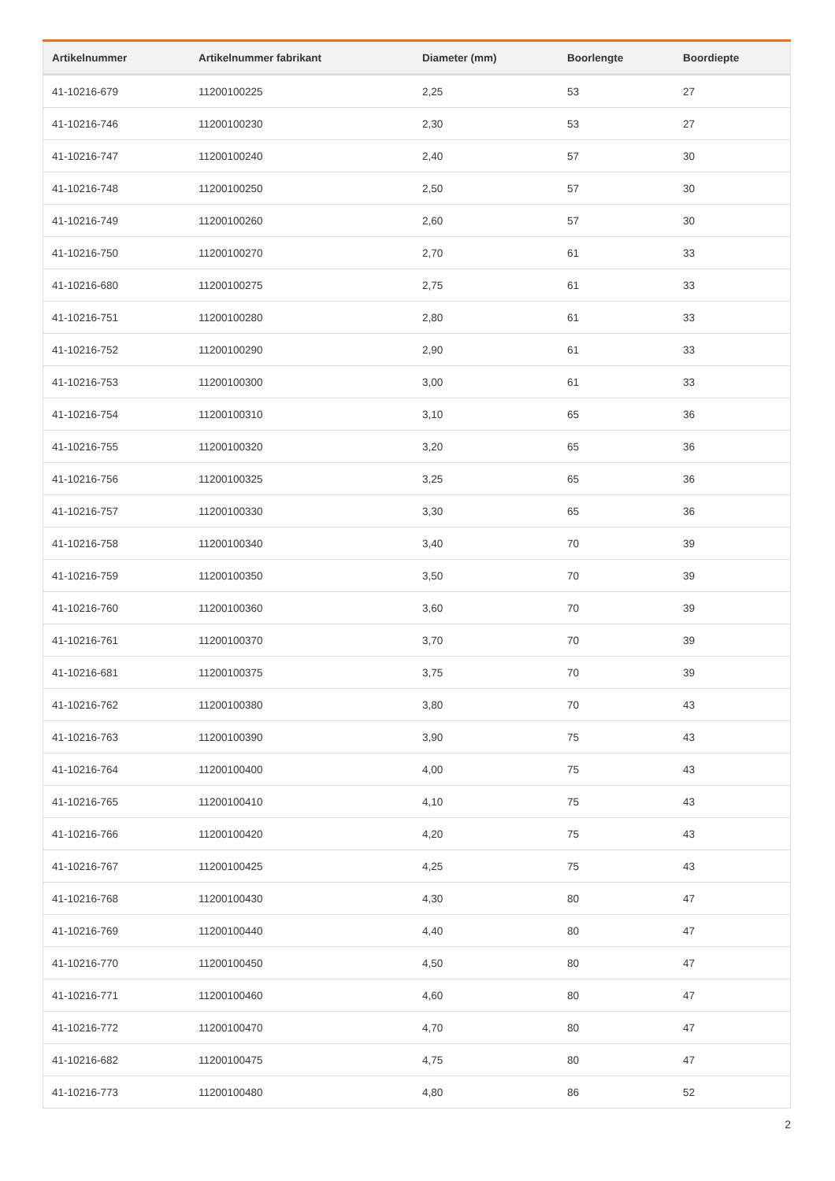| Artikelnummer | Artikelnummer fabrikant | Diameter (mm) | Boorlengte | Boordiepte |
| --- | --- | --- | --- | --- |
| 41-10216-679 | 11200100225 | 2,25 | 53 | 27 |
| 41-10216-746 | 11200100230 | 2,30 | 53 | 27 |
| 41-10216-747 | 11200100240 | 2,40 | 57 | 30 |
| 41-10216-748 | 11200100250 | 2,50 | 57 | 30 |
| 41-10216-749 | 11200100260 | 2,60 | 57 | 30 |
| 41-10216-750 | 11200100270 | 2,70 | 61 | 33 |
| 41-10216-680 | 11200100275 | 2,75 | 61 | 33 |
| 41-10216-751 | 11200100280 | 2,80 | 61 | 33 |
| 41-10216-752 | 11200100290 | 2,90 | 61 | 33 |
| 41-10216-753 | 11200100300 | 3,00 | 61 | 33 |
| 41-10216-754 | 11200100310 | 3,10 | 65 | 36 |
| 41-10216-755 | 11200100320 | 3,20 | 65 | 36 |
| 41-10216-756 | 11200100325 | 3,25 | 65 | 36 |
| 41-10216-757 | 11200100330 | 3,30 | 65 | 36 |
| 41-10216-758 | 11200100340 | 3,40 | 70 | 39 |
| 41-10216-759 | 11200100350 | 3,50 | 70 | 39 |
| 41-10216-760 | 11200100360 | 3,60 | 70 | 39 |
| 41-10216-761 | 11200100370 | 3,70 | 70 | 39 |
| 41-10216-681 | 11200100375 | 3,75 | 70 | 39 |
| 41-10216-762 | 11200100380 | 3,80 | 70 | 43 |
| 41-10216-763 | 11200100390 | 3,90 | 75 | 43 |
| 41-10216-764 | 11200100400 | 4,00 | 75 | 43 |
| 41-10216-765 | 11200100410 | 4,10 | 75 | 43 |
| 41-10216-766 | 11200100420 | 4,20 | 75 | 43 |
| 41-10216-767 | 11200100425 | 4,25 | 75 | 43 |
| 41-10216-768 | 11200100430 | 4,30 | 80 | 47 |
| 41-10216-769 | 11200100440 | 4,40 | 80 | 47 |
| 41-10216-770 | 11200100450 | 4,50 | 80 | 47 |
| 41-10216-771 | 11200100460 | 4,60 | 80 | 47 |
| 41-10216-772 | 11200100470 | 4,70 | 80 | 47 |
| 41-10216-682 | 11200100475 | 4,75 | 80 | 47 |
| 41-10216-773 | 11200100480 | 4,80 | 86 | 52 |
2